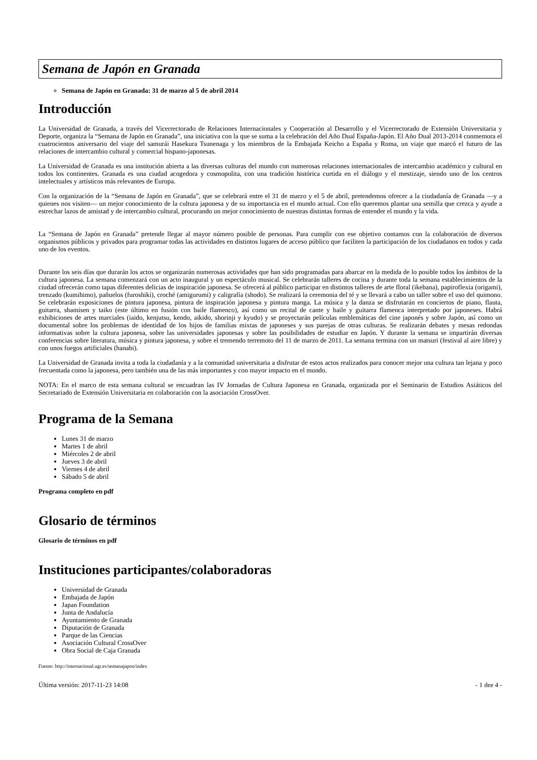Semana de Japón en Granada
Semana de Japón en Granada: 31 de marzo al 5 de abril 2014
Introducción
La Universidad de Granada, a través del Vicerrectorado de Relaciones Internacionales y Cooperación al Desarrollo y el Vicerrectorado de Extensión Universitaria y Deporte, organiza la “Semana de Japón en Granada”, una iniciativa con la que se suma a la celebración del Año Dual España-Japón. El Año Dual 2013-2014 conmemora el cuatrocientos aniversario del viaje del samurái Hasekura Tsunenaga y los miembros de la Embajada Keicho a España y Roma, un viaje que marcó el futuro de las relaciones de intercambio cultural y comercial hispano-japonesas.
La Universidad de Granada es una institución abierta a las diversas culturas del mundo con numerosas relaciones internacionales de intercambio académico y cultural en todos los continentes. Granada es una ciudad acogedora y cosmopolita, con una tradición histórica curtida en el diálogo y el mestizaje, siendo uno de los centros intelectuales y artísticos más relevantes de Europa.
Con la organización de la “Semana de Japón en Granada”, que se celebrará entre el 31 de marzo y el 5 de abril, pretendemos ofrecer a la ciudadanía de Granada —y a quienes nos visiten— un mejor conocimiento de la cultura japonesa y de su importancia en el mundo actual. Con ello queremos plantar una semilla que crezca y ayude a estrechar lazos de amistad y de intercambio cultural, procurando un mejor conocimiento de nuestras distintas formas de entender el mundo y la vida.
La “Semana de Japón en Granada” pretende llegar al mayor número posible de personas. Para cumplir con ese objetivo contamos con la colaboración de diversos organismos públicos y privados para programar todas las actividades en distintos lugares de acceso público que faciliten la participación de los ciudadanos en todos y cada uno de los eventos.
Durante los seis días que durarán los actos se organizarán numerosas actividades que han sido programadas para abarcar en la medida de lo posible todos los ámbitos de la cultura japonesa. La semana comenzará con un acto inaugural y un espectáculo musical. Se celebrarán talleres de cocina y durante toda la semana establecimientos de la ciudad ofrecerán como tapas diferentes delicias de inspiración japonesa. Se ofrecerá al público participar en distintos talleres de arte floral (ikebana), papiroflexia (origami), trenzado (kumihimo), pañuelos (furoshiki), croché (amigurumi) y caligrafía (shodo). Se realizará la ceremonia del té y se llevará a cabo un taller sobre el uso del quimono. Se celebrarán exposiciones de pintura japonesa, pintura de inspiración japonesa y pintura manga. La música y la danza se disfrutarán en conciertos de piano, flauta, guitarra, shamisen y taiko (este último en fusión con baile flamenco), así como un recital de cante y baile y guitarra flamenca interpretado por japoneses. Habrá exhibiciones de artes marciales (iaido, kenjutsu, kendo, aikido, shorinji y kyudo) y se proyectarán películas emblemáticas del cine japonés y sobre Japón, así como un documental sobre los problemas de identidad de los hijos de familias mixtas de japoneses y sus parejas de otras culturas. Se realizarán debates y mesas redondas informativas sobre la cultura japonesa, sobre las universidades japonesas y sobre las posibilidades de estudiar en Japón. Y durante la semana se impartirán diversas conferencias sobre literatura, música y pintura japonesa, y sobre el tremendo terremoto del 11 de marzo de 2011. La semana termina con un matsuri (festival al aire libre) y con unos fuegos artificiales (hanabi).
La Universidad de Granada invita a toda la ciudadanía y a la comunidad universitaria a disfrutar de estos actos realizados para conocer mejor una cultura tan lejana y poco frecuentada como la japonesa, pero también una de las más importantes y con mayor impacto en el mundo.
NOTA: En el marco de esta semana cultural se encuadran las IV Jornadas de Cultura Japonesa en Granada, organizada por el Seminario de Estudios Asiáticos del Secretariado de Extensión Universitaria en colaboración con la asociación CrossOver.
Programa de la Semana
Lunes 31 de marzo
Martes 1 de abril
Miércoles 2 de abril
Jueves 3 de abril
Viernes 4 de abril
Sábado 5 de abril
Programa completo en pdf
Glosario de términos
Glosario de términos en pdf
Instituciones participantes/colaboradoras
Universidad de Granada
Embajada de Japón
Japan Foundation
Junta de Andalucía
Ayuntamiento de Granada
Diputación de Granada
Parque de las Ciencias
Asociación Cultural CrossOver
Obra Social de Caja Granada
Fuente: http://internacional.ugr.es/semanajapon/index
Última versión: 2017-11-23 14:08 - 1 dee 4 -